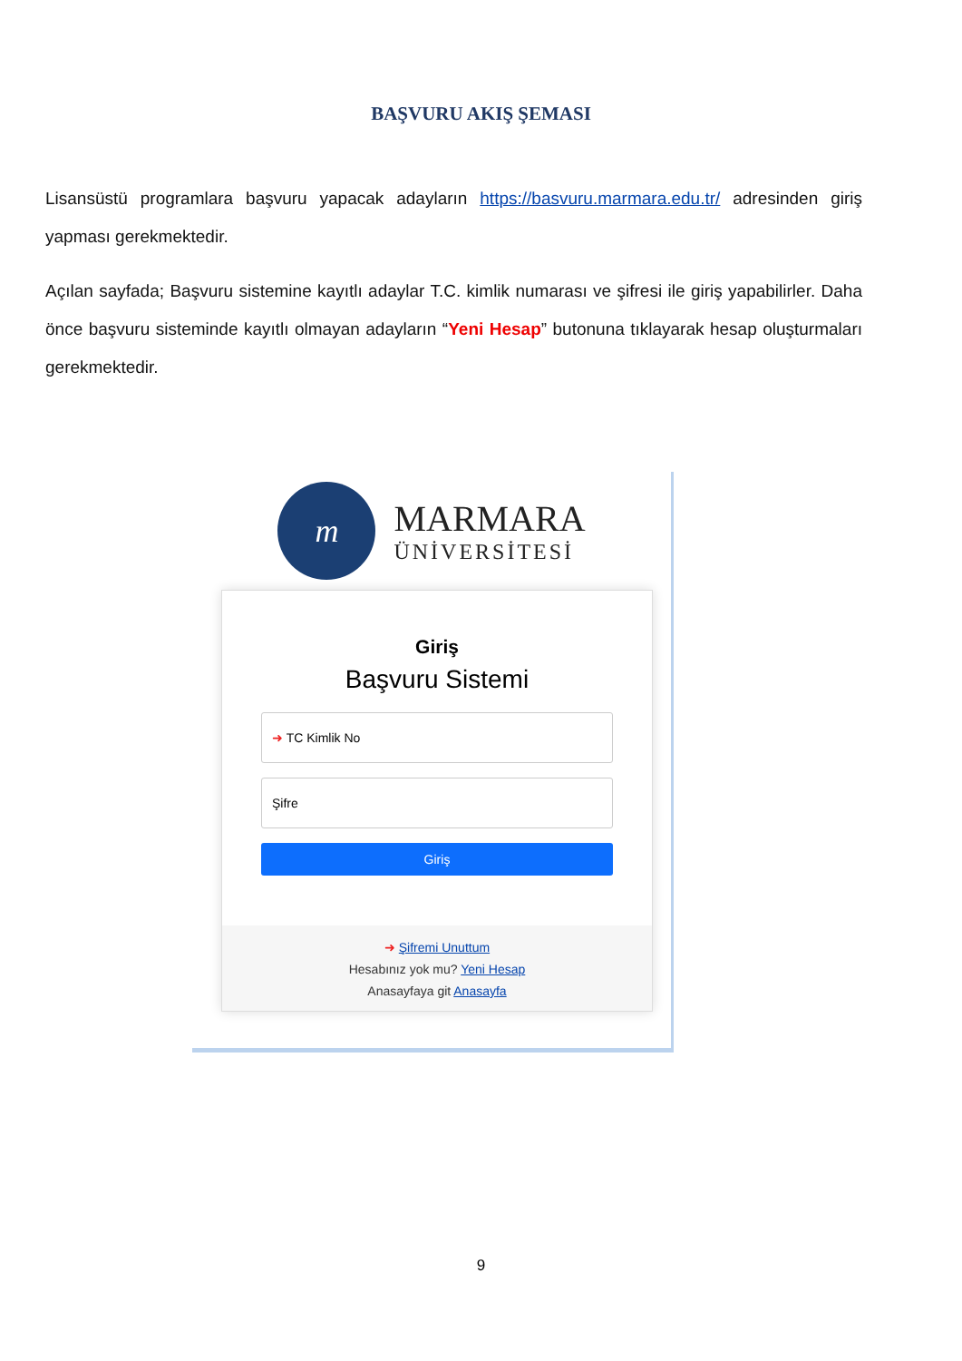BAŞVURU AKIŞ ŞEMASI
Lisansüstü programlara başvuru yapacak adayların https://basvuru.marmara.edu.tr/ adresinden giriş yapması gerekmektedir.
Açılan sayfada; Başvuru sistemine kayıtlı adaylar T.C. kimlik numarası ve şifresi ile giriş yapabilirler. Daha önce başvuru sisteminde kayıtlı olmayan adayların “Yeni Hesap” butonuna tıklayarak hesap oluşturmaları gerekmektedir.
m
MARMARA
ÜNİVERSİTESİ
Giriş
Başvuru Sistemi
➜ TC Kimlik No
Şifre
Giriş
➜ Şifremi Unuttum
Hesabınız yok mu? Yeni Hesap
Anasayfaya git Anasayfa
9